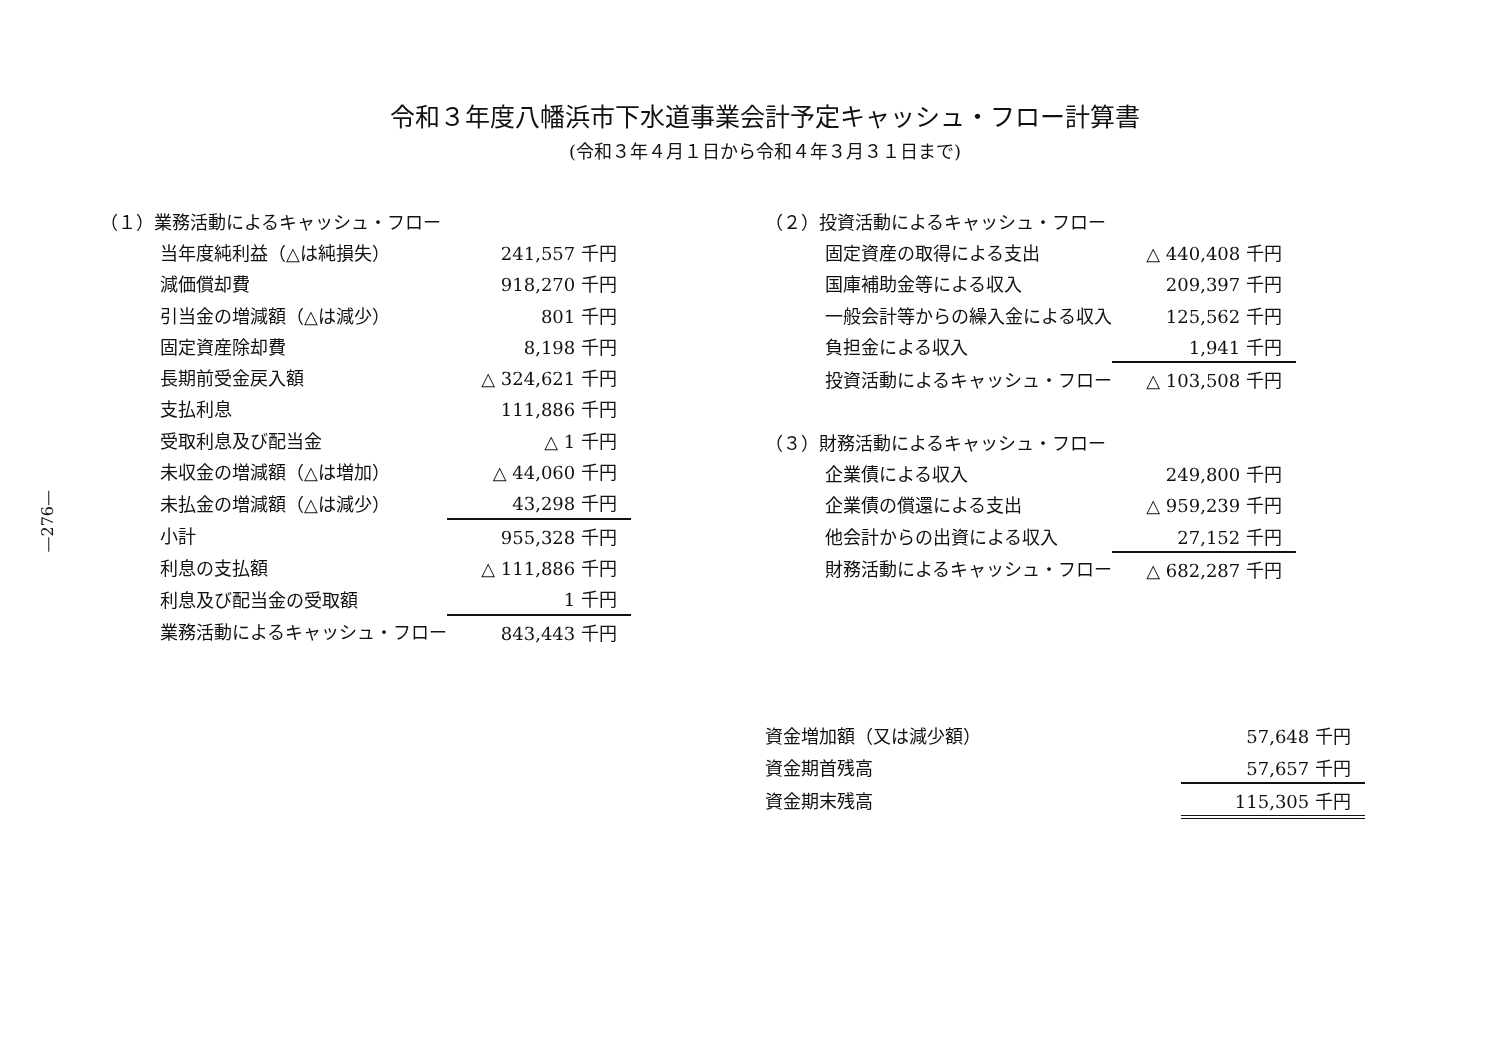—276—
令和３年度八幡浜市下水道事業会計予定キャッシュ・フロー計算書
(令和３年４月１日から令和４年３月３１日まで)
| （１）業務活動によるキャッシュ・フロー | |
| 当年度純利益（△は純損失） | 241,557 千円 |
| 減価償却費 | 918,270 千円 |
| 引当金の増減額（△は減少） | 801 千円 |
| 固定資産除却費 | 8,198 千円 |
| 長期前受金戻入額 | △ 324,621 千円 |
| 支払利息 | 111,886 千円 |
| 受取利息及び配当金 | △ 1 千円 |
| 未収金の増減額（△は増加） | △ 44,060 千円 |
| 未払金の増減額（△は減少） | 43,298 千円 |
| 小計 | 955,328 千円 |
| 利息の支払額 | △ 111,886 千円 |
| 利息及び配当金の受取額 | 1 千円 |
| 業務活動によるキャッシュ・フロー | 843,443 千円 |
| （２）投資活動によるキャッシュ・フロー | |
| 固定資産の取得による支出 | △ 440,408 千円 |
| 国庫補助金等による収入 | 209,397 千円 |
| 一般会計等からの繰入金による収入 | 125,562 千円 |
| 負担金による収入 | 1,941 千円 |
| 投資活動によるキャッシュ・フロー | △ 103,508 千円 |
| （３）財務活動によるキャッシュ・フロー | |
| 企業債による収入 | 249,800 千円 |
| 企業債の償還による支出 | △ 959,239 千円 |
| 他会計からの出資による収入 | 27,152 千円 |
| 財務活動によるキャッシュ・フロー | △ 682,287 千円 |
| 資金増加額（又は減少額） | 57,648 千円 |
| 資金期首残高 | 57,657 千円 |
| 資金期末残高 | 115,305 千円 |